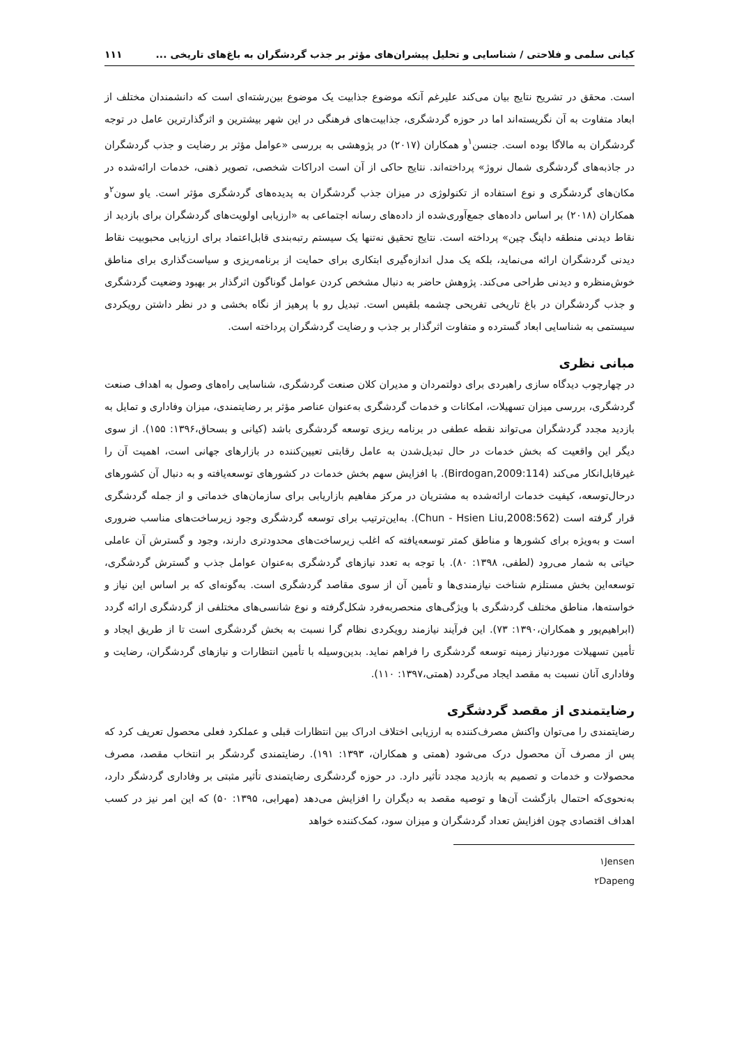کیانی سلمی و فلاحتی / شناسایی و تحلیل پیشران‌های مؤثر بر جذب گردشگران به باغ‌های تاریخی ... ۱۱۱
است. محقق در تشریح نتایج بیان می‌کند علیرغم آنکه موضوع جذابیت یک موضوع بین‌رشته‌ای است که دانشمندان مختلف از ابعاد متفاوت به آن نگریسته‌اند اما در حوزه گردشگری، جذابیت‌های فرهنگی در این شهر بیشترین و اثرگذارترین عامل در توجه گردشگران به مالاگا بوده است. جنسن<sup>۱</sup>و همکاران (۲۰۱۷) در پژوهشی به بررسی «عوامل مؤثر بر رضایت و جذب گردشگران در جاذبه‌های گردشگری شمال نروژ» پرداخته‌اند. نتایج حاکی از آن است ادراکات شخصی، تصویر ذهنی، خدمات ارائه‌شده در مکان‌های گردشگری و نوع استفاده از تکنولوژی در میزان جذب گردشگران به پدیده‌های گردشگری مؤثر است. یاو سون<sup>۲</sup>و همکاران (۲۰۱۸) بر اساس داده‌های جمع‌آوری‌شده از داده‌های رسانه اجتماعی به «ارزیابی اولویت‌های گردشگران برای بازدید از نقاط دیدنی منطقه داپنگ چین» پرداخته است. نتایج تحقیق نه‌تنها یک سیستم رتبه‌بندی قابل‌اعتماد برای ارزیابی محبوبیت نقاط دیدنی گردشگران ارائه می‌نماید، بلکه یک مدل اندازه‌گیری ابتکاری برای حمایت از برنامه‌ریزی و سیاست‌گذاری برای مناطق خوش‌منظره و دیدنی طراحی می‌کند. پژوهش حاضر به دنبال مشخص کردن عوامل گوناگون اثرگذار بر بهبود وضعیت گردشگری و جذب گردشگران در باغ تاریخی تفریحی چشمه بلقیس است. تبدیل رو با پرهیز از نگاه بخشی و در نظر داشتن رویکردی سیستمی به شناسایی ابعاد گسترده و متفاوت اثرگذار بر جذب و رضایت گردشگران پرداخته است.
مبانی نظری
در چهارچوب دیدگاه سازی راهبردی برای دولتمردان و مدیران کلان صنعت گردشگری، شناسایی راه‌های وصول به اهداف صنعت گردشگری، بررسی میزان تسهیلات، امکانات و خدمات گردشگری به‌عنوان عناصر مؤثر بر رضایتمندی، میزان وفاداری و تمایل به بازدید مجدد گردشگران می‌تواند نقطه عطفی در برنامه ریزی توسعه گردشگری باشد (کیانی و بسحاق،۱۳۹۶: ۱۵۵). از سوی دیگر این واقعیت که بخش خدمات در حال تبدیل‌شدن به عامل رقابتی تعیین‌کننده در بازارهای جهانی است، اهمیت آن را غیرقابل‌انکار می‌کند (Birdogan,2009:114). با افزایش سهم بخش خدمات در کشورهای توسعه‌یافته و به دنبال آن کشورهای درحال‌توسعه، کیفیت خدمات ارائه‌شده به مشتریان در مرکز مفاهیم بازاریابی برای سازمان‌های خدماتی و از جمله گردشگری قرار گرفته است (Chun - Hsien Liu,2008:562). به‌این‌ترتیب برای توسعه گردشگری وجود زیرساخت‌های مناسب ضروری است و به‌ویژه برای کشورها و مناطق کمتر توسعه‌یافته که اغلب زیرساخت‌های محدودتری دارند، وجود و گسترش آن عاملی حیاتی به شمار می‌رود (لطفی، ۱۳۹۸: ۸۰). با توجه به تعدد نیازهای گردشگری به‌عنوان عوامل جذب و گسترش گردشگری، توسعه‌این بخش مستلزم شناخت نیازمندی‌ها و تأمین آن از سوی مقاصد گردشگری است. به‌گونه‌ای که بر اساس این نیاز و خواسته‌ها، مناطق مختلف گردشگری با ویژگی‌های منحصربه‌فرد شکل‌گرفته و نوع شانسی‌های مختلفی از گردشگری ارائه گردد (ابراهیم‌پور و همکاران،۱۳۹۰: ۷۳). این فرآیند نیازمند رویکردی نظام گرا نسبت به بخش گردشگری است تا از طریق ایجاد و تأمین تسهیلات موردنیاز زمینه توسعه گردشگری را فراهم نماید. بدین‌وسیله با تأمین انتظارات و نیازهای گردشگران، رضایت و وفاداری آنان نسبت به مقصد ایجاد می‌گردد (همتی،۱۳۹۷: ۱۱۰).
رضایتمندی از مقصد گردشگری
رضایتمندی را می‌توان واکنش مصرف‌کننده به ارزیابی اختلاف ادراک بین انتظارات قبلی و عملکرد فعلی محصول تعریف کرد که پس از مصرف آن محصول درک می‌شود (همتی و همکاران، ۱۳۹۳: ۱۹۱). رضایتمندی گردشگر بر انتخاب مقصد، مصرف محصولات و خدمات و تصمیم به بازدید مجدد تأثیر دارد. در حوزه گردشگری رضایتمندی تأثیر مثبتی بر وفاداری گردشگر دارد، به‌نحوی‌که احتمال بازگشت آن‌ها و توصیه مقصد به دیگران را افزایش می‌دهد (مهرابی، ۱۳۹۵: ۵۰) که این امر نیز در کسب اهداف اقتصادی چون افزایش تعداد گردشگران و میزان سود، کمک‌کننده خواهد
۱Jensen
۲Dapeng